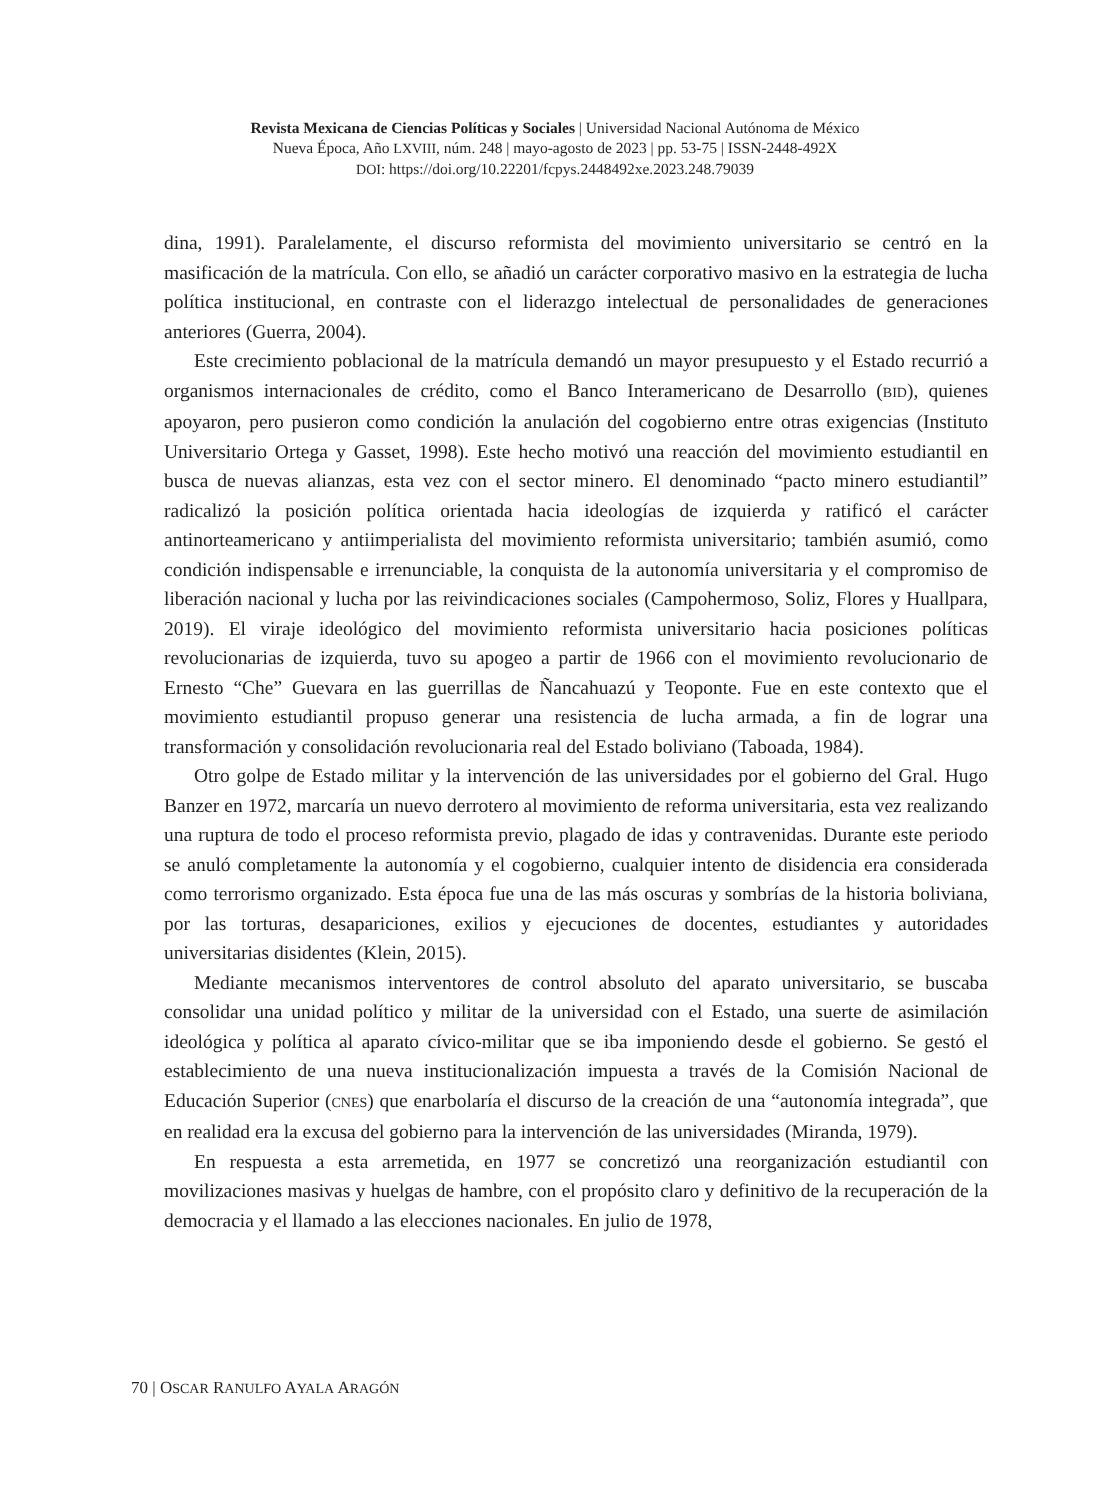Revista Mexicana de Ciencias Políticas y Sociales | Universidad Nacional Autónoma de México
Nueva Época, Año LXVIII, núm. 248 | mayo-agosto de 2023 | pp. 53-75 | ISSN-2448-492X
DOI: https://doi.org/10.22201/fcpys.2448492xe.2023.248.79039
dina, 1991). Paralelamente, el discurso reformista del movimiento universitario se centró en la masificación de la matrícula. Con ello, se añadió un carácter corporativo masivo en la estrategia de lucha política institucional, en contraste con el liderazgo intelectual de personalidades de generaciones anteriores (Guerra, 2004).
Este crecimiento poblacional de la matrícula demandó un mayor presupuesto y el Estado recurrió a organismos internacionales de crédito, como el Banco Interamericano de Desarrollo (BID), quienes apoyaron, pero pusieron como condición la anulación del cogobierno entre otras exigencias (Instituto Universitario Ortega y Gasset, 1998). Este hecho motivó una reacción del movimiento estudiantil en busca de nuevas alianzas, esta vez con el sector minero. El denominado “pacto minero estudiantil” radicalizó la posición política orientada hacia ideologías de izquierda y ratificó el carácter antinorteamericano y antiimperialista del movimiento reformista universitario; también asumió, como condición indispensable e irrenunciable, la conquista de la autonomía universitaria y el compromiso de liberación nacional y lucha por las reivindicaciones sociales (Campohermoso, Soliz, Flores y Huallpara, 2019). El viraje ideológico del movimiento reformista universitario hacia posiciones políticas revolucionarias de izquierda, tuvo su apogeo a partir de 1966 con el movimiento revolucionario de Ernesto “Che” Guevara en las guerrillas de Ñancahuazú y Teoponte. Fue en este contexto que el movimiento estudiantil propuso generar una resistencia de lucha armada, a fin de lograr una transformación y consolidación revolucionaria real del Estado boliviano (Taboada, 1984).
Otro golpe de Estado militar y la intervención de las universidades por el gobierno del Gral. Hugo Banzer en 1972, marcaría un nuevo derrotero al movimiento de reforma universitaria, esta vez realizando una ruptura de todo el proceso reformista previo, plagado de idas y contravenidas. Durante este periodo se anuló completamente la autonomía y el cogobierno, cualquier intento de disidencia era considerada como terrorismo organizado. Esta época fue una de las más oscuras y sombrías de la historia boliviana, por las torturas, desapariciones, exilios y ejecuciones de docentes, estudiantes y autoridades universitarias disidentes (Klein, 2015).
Mediante mecanismos interventores de control absoluto del aparato universitario, se buscaba consolidar una unidad político y militar de la universidad con el Estado, una suerte de asimilación ideológica y política al aparato cívico-militar que se iba imponiendo desde el gobierno. Se gestó el establecimiento de una nueva institucionalización impuesta a través de la Comisión Nacional de Educación Superior (CNES) que enarbolaría el discurso de la creación de una “autonomía integrada”, que en realidad era la excusa del gobierno para la intervención de las universidades (Miranda, 1979).
En respuesta a esta arremetida, en 1977 se concretizó una reorganización estudiantil con movilizaciones masivas y huelgas de hambre, con el propósito claro y definitivo de la recuperación de la democracia y el llamado a las elecciones nacionales. En julio de 1978,
70 | OSCAR RANULFO AYALA ARAGÓN